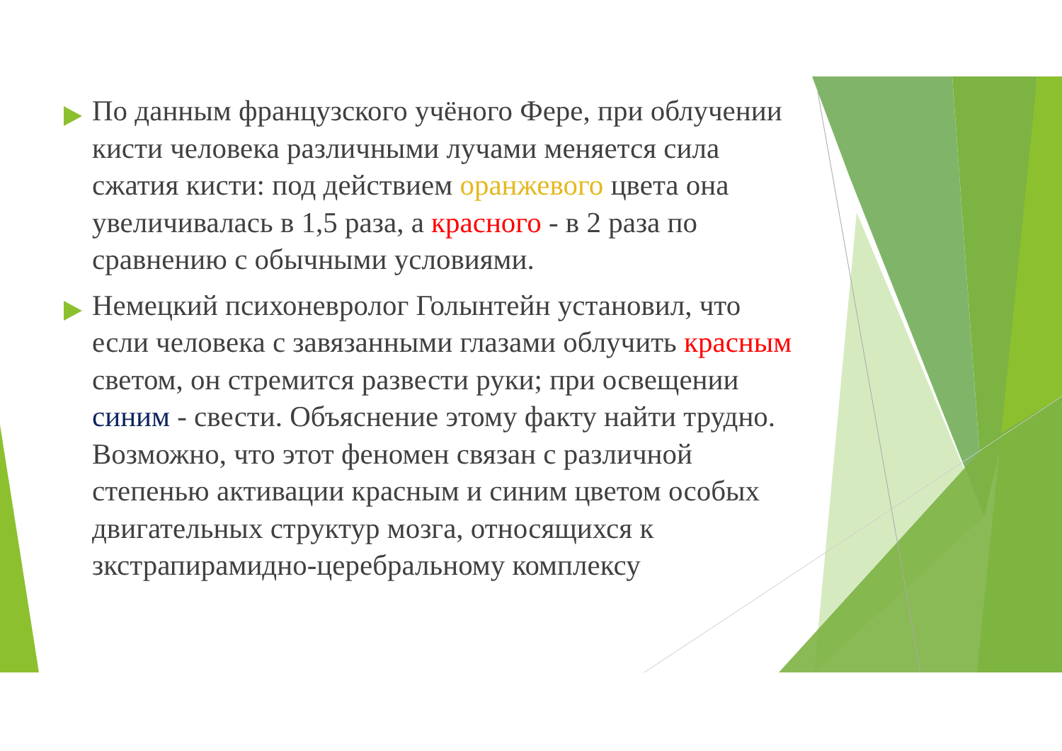По данным французского учёного Фере, при облучении кисти человека различными лучами меняется сила сжатия кисти: под действием оранжевого цвета она увеличивалась в 1,5 раза, а красного - в 2 раза по сравнению с обычными условиями.
Немецкий психоневролог Голынтейн установил, что если человека с завязанными глазами облучить красным светом, он стремится развести руки; при освещении синим - свести. Объяснение этому факту найти трудно. Возможно, что этот феномен связан с различной степенью активации красным и синим цветом особых двигательных структур мозга, относящихся к зкстрапирамидно-церебральному комплексу